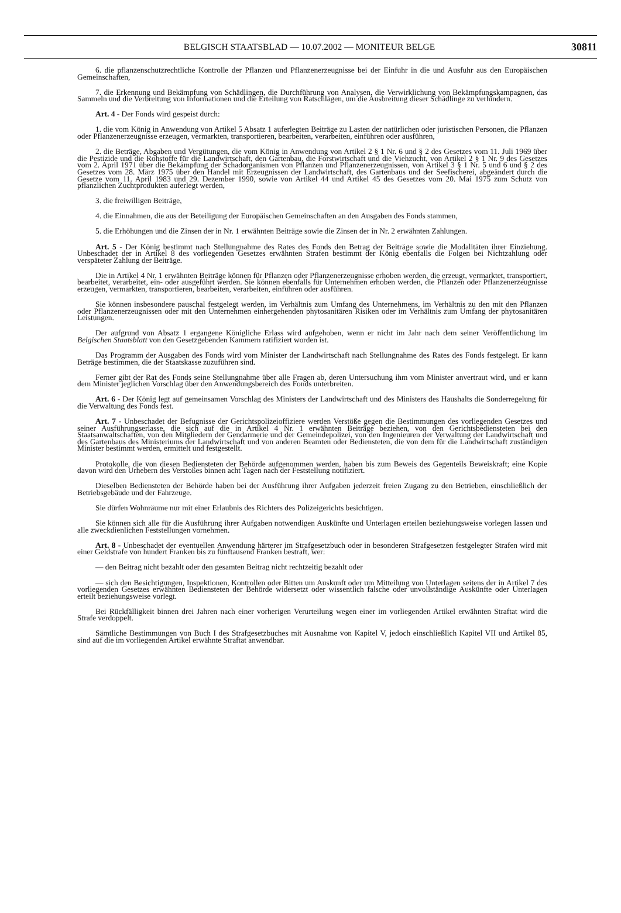BELGISCH STAATSBLAD — 10.07.2002 — MONITEUR BELGE
30811
6. die pflanzenschutzrechtliche Kontrolle der Pflanzen und Pflanzenerzeugnisse bei der Einfuhr in die und Ausfuhr aus den Europäischen Gemeinschaften,
7. die Erkennung und Bekämpfung von Schädlingen, die Durchführung von Analysen, die Verwirklichung von Bekämpfungskampagnen, das Sammeln und die Verbreitung von Informationen und die Erteilung von Ratschlägen, um die Ausbreitung dieser Schädlinge zu verhindern.
Art. 4 - Der Fonds wird gespeist durch:
1. die vom König in Anwendung von Artikel 5 Absatz 1 auferlegten Beiträge zu Lasten der natürlichen oder juristischen Personen, die Pflanzen oder Pflanzenerzeugnisse erzeugen, vermarkten, transportieren, bearbeiten, verarbeiten, einführen oder ausführen,
2. die Beträge, Abgaben und Vergütungen, die vom König in Anwendung von Artikel 2 § 1 Nr. 6 und § 2 des Gesetzes vom 11. Juli 1969 über die Pestizide und die Rohstoffe für die Landwirtschaft, den Gartenbau, die Forstwirtschaft und die Viehzucht, von Artikel 2 § 1 Nr. 9 des Gesetzes vom 2. April 1971 über die Bekämpfung der Schadorganismen von Pflanzen und Pflanzenerzeugnissen, von Artikel 3 § 1 Nr. 5 und 6 und § 2 des Gesetzes vom 28. März 1975 über den Handel mit Erzeugnissen der Landwirtschaft, des Gartenbaus und der Seefischerei, abgeändert durch die Gesetze vom 11. April 1983 und 29. Dezember 1990, sowie von Artikel 44 und Artikel 45 des Gesetzes vom 20. Mai 1975 zum Schutz von pflanzlichen Zuchtprodukten auferlegt werden,
3. die freiwilligen Beiträge,
4. die Einnahmen, die aus der Beteiligung der Europäischen Gemeinschaften an den Ausgaben des Fonds stammen,
5. die Erhöhungen und die Zinsen der in Nr. 1 erwähnten Beiträge sowie die Zinsen der in Nr. 2 erwähnten Zahlungen.
Art. 5 - Der König bestimmt nach Stellungnahme des Rates des Fonds den Betrag der Beiträge sowie die Modalitäten ihrer Einziehung. Unbeschadet der in Artikel 8 des vorliegenden Gesetzes erwähnten Strafen bestimmt der König ebenfalls die Folgen bei Nichtzahlung oder verspäteter Zahlung der Beiträge.
Die in Artikel 4 Nr. 1 erwähnten Beiträge können für Pflanzen oder Pflanzenerzeugnisse erhoben werden, die erzeugt, vermarktet, transportiert, bearbeitet, verarbeitet, ein- oder ausgeführt werden. Sie können ebenfalls für Unternehmen erhoben werden, die Pflanzen oder Pflanzenerzeugnisse erzeugen, vermarkten, transportieren, bearbeiten, verarbeiten, einführen oder ausführen.
Sie können insbesondere pauschal festgelegt werden, im Verhältnis zum Umfang des Unternehmens, im Verhältnis zu den mit den Pflanzen oder Pflanzenerzeugnissen oder mit den Unternehmen einhergehenden phytosanitären Risiken oder im Verhältnis zum Umfang der phytosanitären Leistungen.
Der aufgrund von Absatz 1 ergangene Königliche Erlass wird aufgehoben, wenn er nicht im Jahr nach dem seiner Veröffentlichung im Belgischen Staatsblatt von den Gesetzgebenden Kammern ratifiziert worden ist.
Das Programm der Ausgaben des Fonds wird vom Minister der Landwirtschaft nach Stellungnahme des Rates des Fonds festgelegt. Er kann Beträge bestimmen, die der Staatskasse zuzuführen sind.
Ferner gibt der Rat des Fonds seine Stellungnahme über alle Fragen ab, deren Untersuchung ihm vom Minister anvertraut wird, und er kann dem Minister jeglichen Vorschlag über den Anwendungsbereich des Fonds unterbreiten.
Art. 6 - Der König legt auf gemeinsamen Vorschlag des Ministers der Landwirtschaft und des Ministers des Haushalts die Sonderregelung für die Verwaltung des Fonds fest.
Art. 7 - Unbeschadet der Befugnisse der Gerichtspolizeioffiziere werden Verstöße gegen die Bestimmungen des vorliegenden Gesetzes und seiner Ausführungserlasse, die sich auf die in Artikel 4 Nr. 1 erwähnten Beiträge beziehen, von den Gerichtsbediensteten bei den Staatsanwaltschaften, von den Mitgliedern der Gendarmerie und der Gemeindepolizei, von den Ingenieuren der Verwaltung der Landwirtschaft und des Gartenbaus des Ministeriums der Landwirtschaft und von anderen Beamten oder Bediensteten, die von dem für die Landwirtschaft zuständigen Minister bestimmt werden, ermittelt und festgestellt.
Protokolle, die von diesen Bediensteten der Behörde aufgenommen werden, haben bis zum Beweis des Gegenteils Beweiskraft; eine Kopie davon wird den Urhebern des Verstoßes binnen acht Tagen nach der Feststellung notifiziert.
Dieselben Bediensteten der Behörde haben bei der Ausführung ihrer Aufgaben jederzeit freien Zugang zu den Betrieben, einschließlich der Betriebsgebäude und der Fahrzeuge.
Sie dürfen Wohnräume nur mit einer Erlaubnis des Richters des Polizeigerichts besichtigen.
Sie können sich alle für die Ausführung ihrer Aufgaben notwendigen Auskünfte und Unterlagen erteilen beziehungsweise vorlegen lassen und alle zweckdienlichen Feststellungen vornehmen.
Art. 8 - Unbeschadet der eventuellen Anwendung härterer im Strafgesetzbuch oder in besonderen Strafgesetzen festgelegter Strafen wird mit einer Geldstrafe von hundert Franken bis zu fünftausend Franken bestraft, wer:
— den Beitrag nicht bezahlt oder den gesamten Beitrag nicht rechtzeitig bezahlt oder
— sich den Besichtigungen, Inspektionen, Kontrollen oder Bitten um Auskunft oder um Mitteilung von Unterlagen seitens der in Artikel 7 des vorliegenden Gesetzes erwähnten Bediensteten der Behörde widersetzt oder wissentlich falsche oder unvollständige Auskünfte oder Unterlagen erteilt beziehungsweise vorlegt.
Bei Rückfälligkeit binnen drei Jahren nach einer vorherigen Verurteilung wegen einer im vorliegenden Artikel erwähnten Straftat wird die Strafe verdoppelt.
Sämtliche Bestimmungen von Buch I des Strafgesetzbuches mit Ausnahme von Kapitel V, jedoch einschließlich Kapitel VII und Artikel 85, sind auf die im vorliegenden Artikel erwähnte Straftat anwendbar.